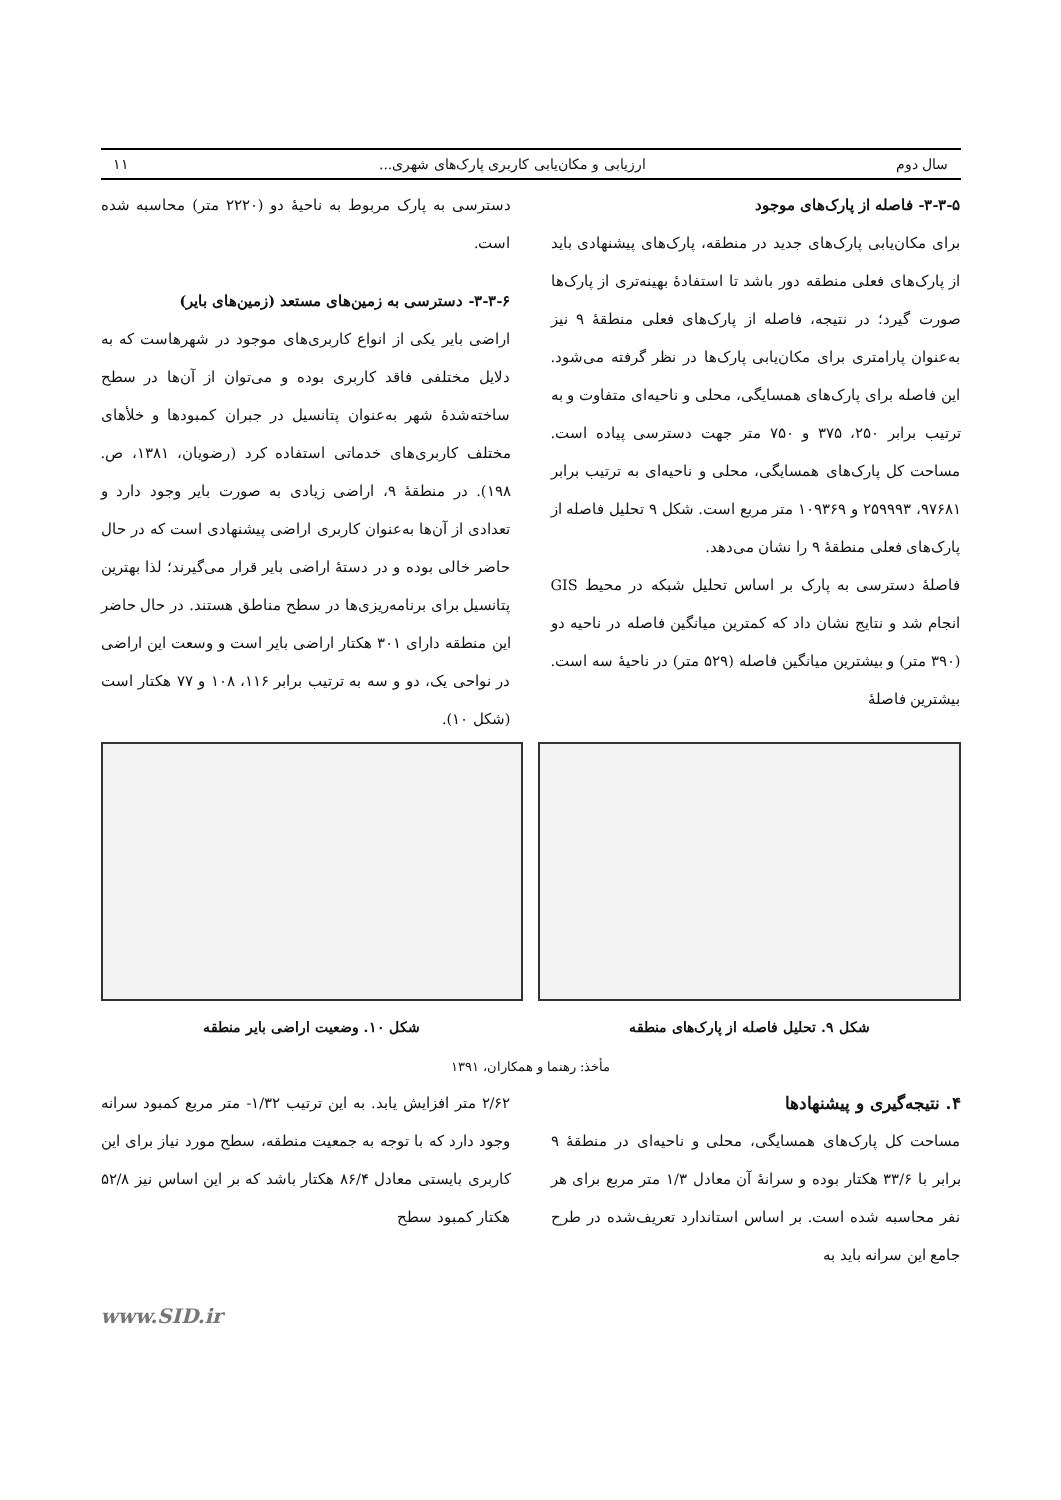سال دوم ارزیابی و مکان‌یابی کاربری پارک‌های شهری... ۱۱
۳-۳-۵- فاصله از پارک‌های موجود
برای مکان‌یابی پارک‌های جدید در منطقه، پارک‌های پیشنهادی باید از پارک‌های فعلی منطقه دور باشد تا استفادۀ بهینه‌تری از پارک‌ها صورت گیرد؛ در نتیجه، فاصله از پارک‌های فعلی منطقۀ ۹ نیز به‌عنوان پارامتری برای مکان‌یابی پارک‌ها در نظر گرفته می‌شود. این فاصله برای پارک‌های همسایگی، محلی و ناحیه‌ای متفاوت و به ترتیب برابر ۲۵۰، ۳۷۵ و ۷۵۰ متر جهت دسترسی پیاده است. مساحت کل پارک‌های همسایگی، محلی و ناحیه‌ای به ترتیب برابر ۹۷۶۸۱، ۲۵۹۹۹۳ و ۱۰۹۳۶۹ متر مربع است. شکل ۹ تحلیل فاصله از پارک‌های فعلی منطقۀ ۹ را نشان می‌دهد.
فاصلۀ دسترسی به پارک بر اساس تحلیل شبکه در محیط GIS انجام شد و نتایج نشان داد که کمترین میانگین فاصله در ناحیه دو (۳۹۰ متر) و بیشترین میانگین فاصله (۵۲۹ متر) در ناحیۀ سه است. بیشترین فاصلۀ
دسترسی به پارک مربوط به ناحیۀ دو (۲۲۲۰ متر) محاسبه شده است.
۳-۳-۶- دسترسی به زمین‌های مستعد (زمین‌های بایر)
اراضی بایر یکی از انواع کاربری‌های موجود در شهرهاست که به دلایل مختلفی فاقد کاربری بوده و می‌توان از آن‌ها در سطح ساخته‌شدۀ شهر به‌عنوان پتانسیل در جبران کمبودها و خلأهای مختلف کاربری‌های خدماتی استفاده کرد (رضویان، ۱۳۸۱، ص. ۱۹۸). در منطقۀ ۹، اراضی زیادی به صورت بایر وجود دارد و تعدادی از آن‌ها به‌عنوان کاربری اراضی پیشنهادی است که در حال حاضر خالی بوده و در دستۀ اراضی بایر قرار می‌گیرند؛ لذا بهترین پتانسیل برای برنامه‌ریزی‌ها در سطح مناطق هستند. در حال حاضر این منطقه دارای ۳۰۱ هکتار اراضی بایر است و وسعت این اراضی در نواحی یک، دو و سه به ترتیب برابر ۱۱۶، ۱۰۸ و ۷۷ هکتار است (شکل ۱۰).
شکل ۹. تحلیل فاصله از پارک‌های منطقه
شکل ۱۰. وضعیت اراضی بایر منطقه
مأخذ: رهنما و همکاران، ۱۳۹۱
۴. نتیجه‌گیری و پیشنهادها
مساحت کل پارک‌های همسایگی، محلی و ناحیه‌ای در منطقۀ ۹ برابر با ۳۳/۶ هکتار بوده و سرانۀ آن معادل ۱/۳ متر مربع برای هر نفر محاسبه شده است. بر اساس استاندارد تعریف‌شده در طرح جامع این سرانه باید به
۲/۶۲ متر افزایش یابد. به این ترتیب ۱/۳۲- متر مربع کمبود سرانه وجود دارد که با توجه به جمعیت منطقه، سطح مورد نیاز برای این کاربری بایستی معادل ۸۶/۴ هکتار باشد که بر این اساس نیز ۵۲/۸ هکتار کمبود سطح
www.SID.ir